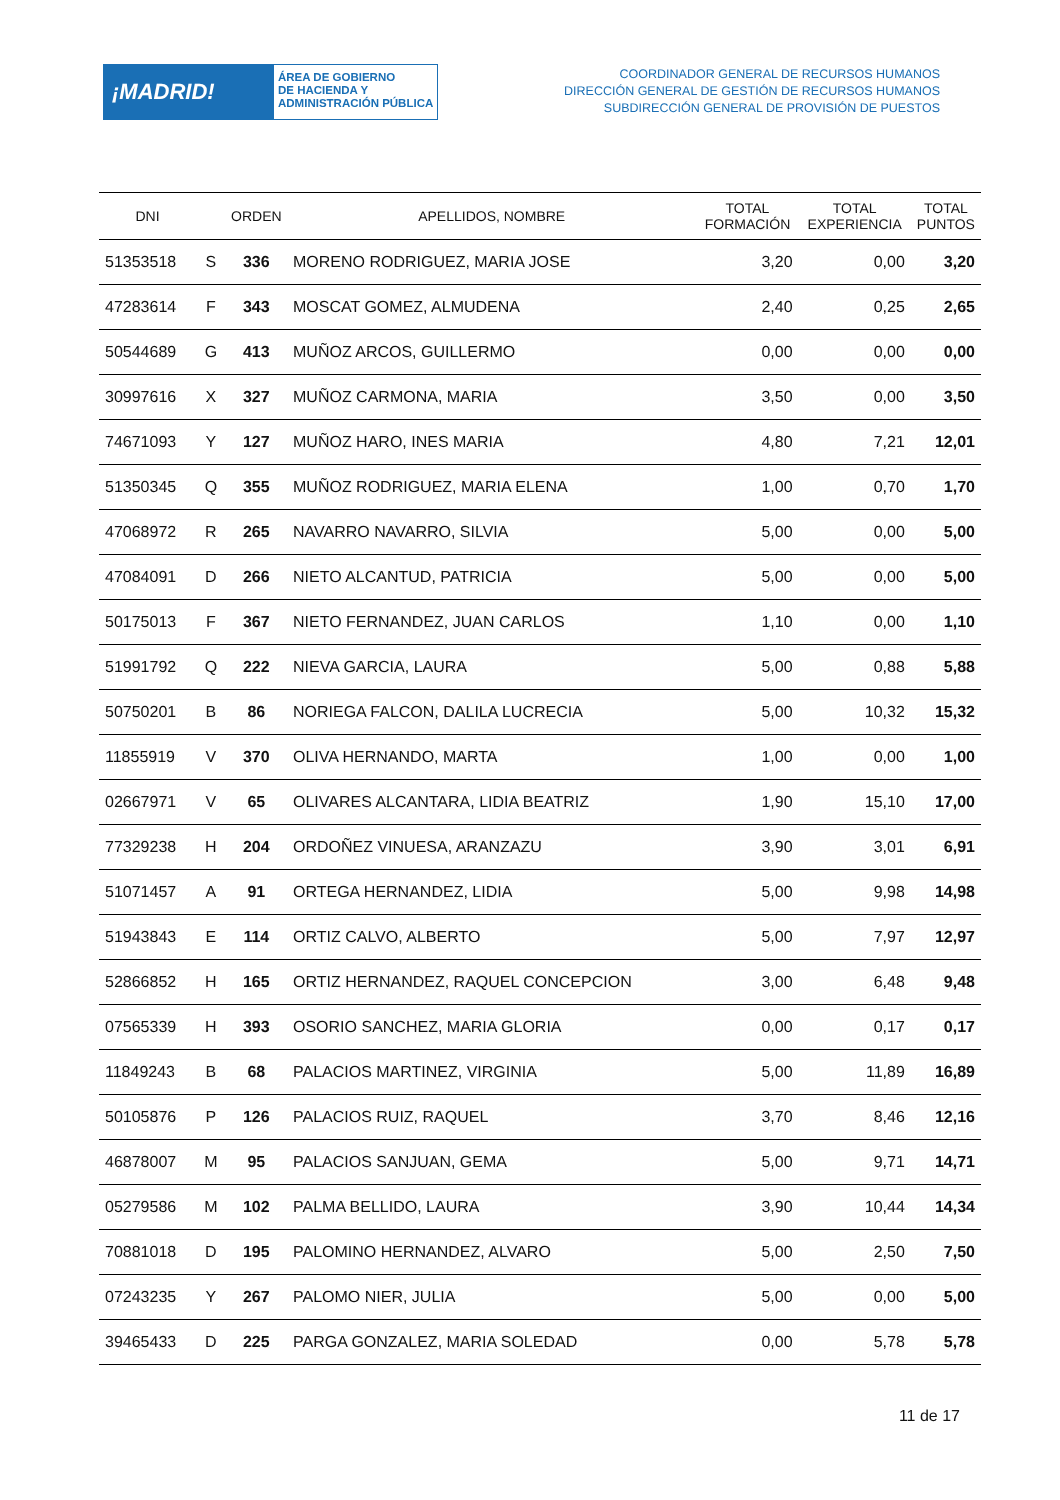¡MADRID!
ÁREA DE GOBIERNO
DE HACIENDA Y
ADMINISTRACIÓN PÚBLICA
COORDINADOR GENERAL DE RECURSOS HUMANOS
DIRECCIÓN GENERAL DE GESTIÓN DE RECURSOS HUMANOS
SUBDIRECCIÓN GENERAL DE PROVISIÓN DE PUESTOS
| DNI | | ORDEN | APELLIDOS, NOMBRE | TOTAL FORMACIÓN | TOTAL EXPERIENCIA | TOTAL PUNTOS |
| --- | --- | --- | --- | --- | --- | --- |
| 51353518 | S | 336 | MORENO RODRIGUEZ, MARIA JOSE | 3,20 | 0,00 | 3,20 |
| 47283614 | F | 343 | MOSCAT GOMEZ, ALMUDENA | 2,40 | 0,25 | 2,65 |
| 50544689 | G | 413 | MUÑOZ ARCOS, GUILLERMO | 0,00 | 0,00 | 0,00 |
| 30997616 | X | 327 | MUÑOZ CARMONA, MARIA | 3,50 | 0,00 | 3,50 |
| 74671093 | Y | 127 | MUÑOZ HARO, INES MARIA | 4,80 | 7,21 | 12,01 |
| 51350345 | Q | 355 | MUÑOZ RODRIGUEZ, MARIA ELENA | 1,00 | 0,70 | 1,70 |
| 47068972 | R | 265 | NAVARRO NAVARRO, SILVIA | 5,00 | 0,00 | 5,00 |
| 47084091 | D | 266 | NIETO ALCANTUD, PATRICIA | 5,00 | 0,00 | 5,00 |
| 50175013 | F | 367 | NIETO FERNANDEZ, JUAN CARLOS | 1,10 | 0,00 | 1,10 |
| 51991792 | Q | 222 | NIEVA GARCIA, LAURA | 5,00 | 0,88 | 5,88 |
| 50750201 | B | 86 | NORIEGA FALCON, DALILA LUCRECIA | 5,00 | 10,32 | 15,32 |
| 11855919 | V | 370 | OLIVA HERNANDO, MARTA | 1,00 | 0,00 | 1,00 |
| 02667971 | V | 65 | OLIVARES ALCANTARA, LIDIA BEATRIZ | 1,90 | 15,10 | 17,00 |
| 77329238 | H | 204 | ORDOÑEZ VINUESA, ARANZAZU | 3,90 | 3,01 | 6,91 |
| 51071457 | A | 91 | ORTEGA HERNANDEZ, LIDIA | 5,00 | 9,98 | 14,98 |
| 51943843 | E | 114 | ORTIZ CALVO, ALBERTO | 5,00 | 7,97 | 12,97 |
| 52866852 | H | 165 | ORTIZ HERNANDEZ, RAQUEL CONCEPCION | 3,00 | 6,48 | 9,48 |
| 07565339 | H | 393 | OSORIO SANCHEZ, MARIA GLORIA | 0,00 | 0,17 | 0,17 |
| 11849243 | B | 68 | PALACIOS MARTINEZ, VIRGINIA | 5,00 | 11,89 | 16,89 |
| 50105876 | P | 126 | PALACIOS RUIZ, RAQUEL | 3,70 | 8,46 | 12,16 |
| 46878007 | M | 95 | PALACIOS SANJUAN, GEMA | 5,00 | 9,71 | 14,71 |
| 05279586 | M | 102 | PALMA BELLIDO, LAURA | 3,90 | 10,44 | 14,34 |
| 70881018 | D | 195 | PALOMINO HERNANDEZ, ALVARO | 5,00 | 2,50 | 7,50 |
| 07243235 | Y | 267 | PALOMO NIER, JULIA | 5,00 | 0,00 | 5,00 |
| 39465433 | D | 225 | PARGA GONZALEZ, MARIA SOLEDAD | 0,00 | 5,78 | 5,78 |
11 de 17